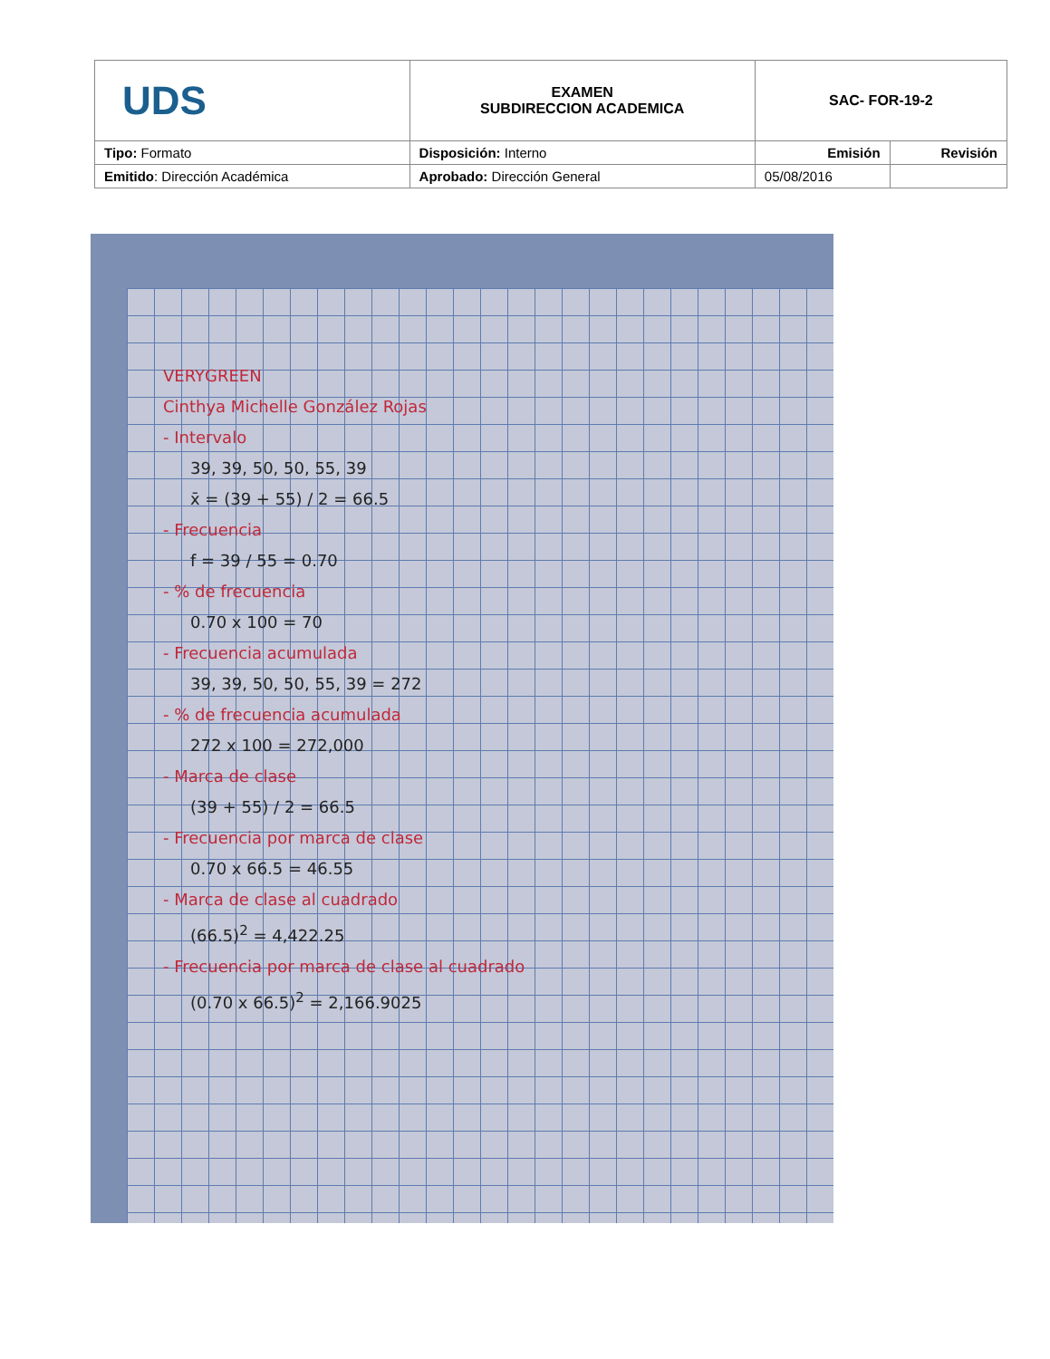| UDS | EXAMEN SUBDIRECCION ACADEMICA | SAC- FOR-19-2 | |
| Tipo: Formato | Disposición: Interno | Emisión | Revisión |
| Emitido : Dirección Académica | Aprobado: Dirección General | 05/08/2016 | |
VERYGREEN
Cinthya Michelle González Rojas
- Intervalo
39, 39, 50, 50, 55, 39
x̄ = (39 + 55) / 2 = 66.5
- Frecuencia
f = 39 / 55 = 0.70
- % de frecuencia
0.70 x 100 = 70
- Frecuencia acumulada
39, 39, 50, 50, 55, 39 = 272
- % de frecuencia acumulada
272 x 100 = 272,000
- Marca de clase
(39 + 55) / 2 = 66.5
- Frecuencia por marca de clase
0.70 x 66.5 = 46.55
- Marca de clase al cuadrado
(66.5)<sup>2</sup> = 4,422.25
- Frecuencia por marca de clase al cuadrado
(0.70 x 66.5)<sup>2</sup> = 2,166.9025